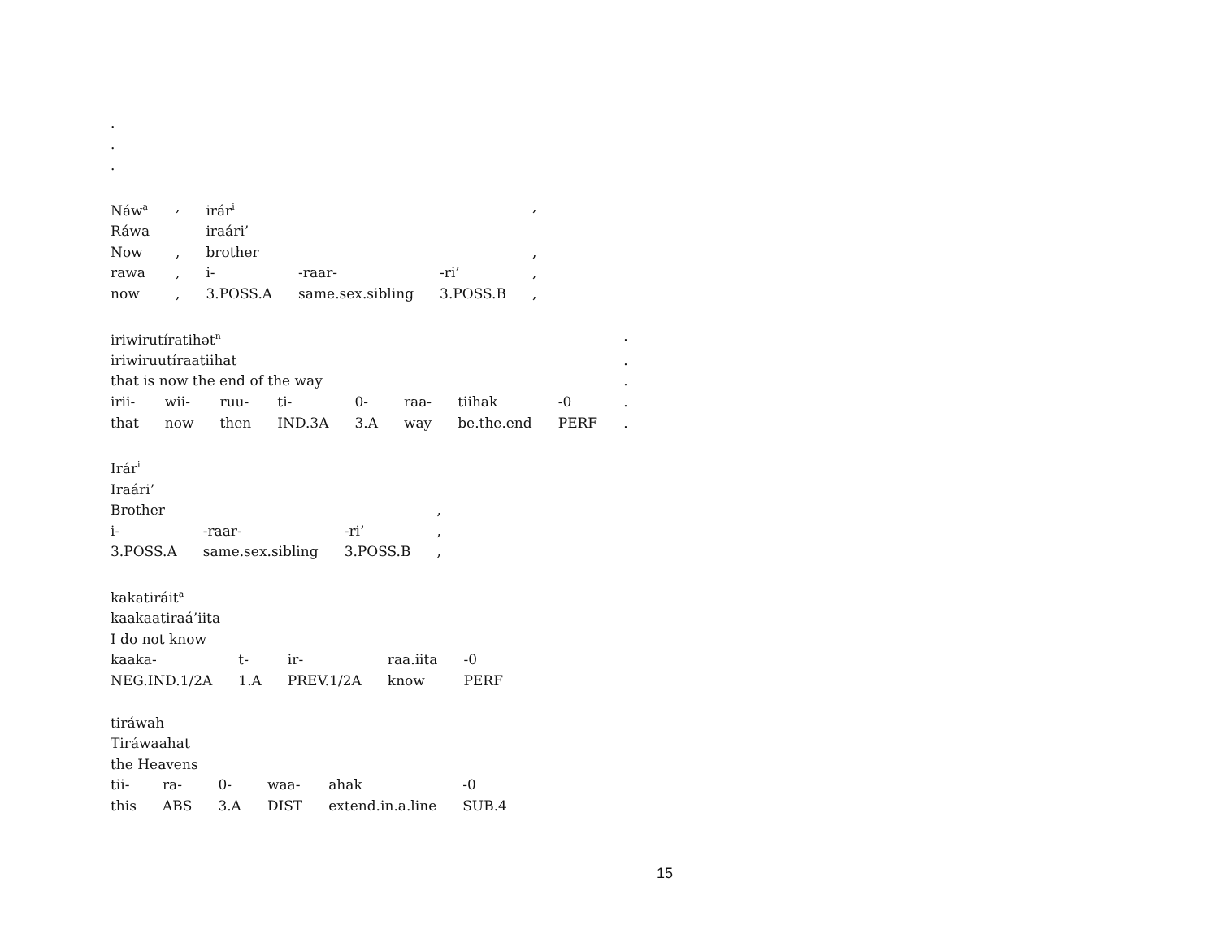.
.
.
| Náw<sup>a</sup> | , | irár<sup>i</sup> | | | , |
| Ráwa | | iraári’ | | | |
| Now | , | brother | | | , |
| rawa | , | i- | -raar- | -ri’ | , |
| now | , | 3.POSS.A | same.sex.sibling | 3.POSS.B | , |
| iriwirutíratihət<sup>n</sup> | | | | | | | | . |
| iriwiruutíraatiihat | | | | | | | | . |
| that is now the end of the way | | | | | | | | . |
| irii- | wii- | ruu- | ti- | 0- | raa- | tiihak | -0 | . |
| that | now | then | IND.3A | 3.A | way | be.the.end | PERF | . |
| Irár<sup>i</sup> | | | |
| Iraári’ | | | |
| Brother | | | , |
| i- | -raar- | -ri’ | , |
| 3.POSS.A | same.sex.sibling | 3.POSS.B | , |
| kakatiráit<sup>a</sup> | | | | |
| kaakaatiraá’iita | | | | |
| I do not know | | | | |
| kaaka- | t- | ir- | raa.iita | -0 |
| NEG.IND.1/2A | 1.A | PREV.1/2A | know | PERF |
| tiráwah | | | | | |
| Tiráwaahat | | | | | |
| the Heavens | | | | | |
| tii- | ra- | 0- | waa- | ahak | -0 |
| this | ABS | 3.A | DIST | extend.in.a.line | SUB.4 |
15